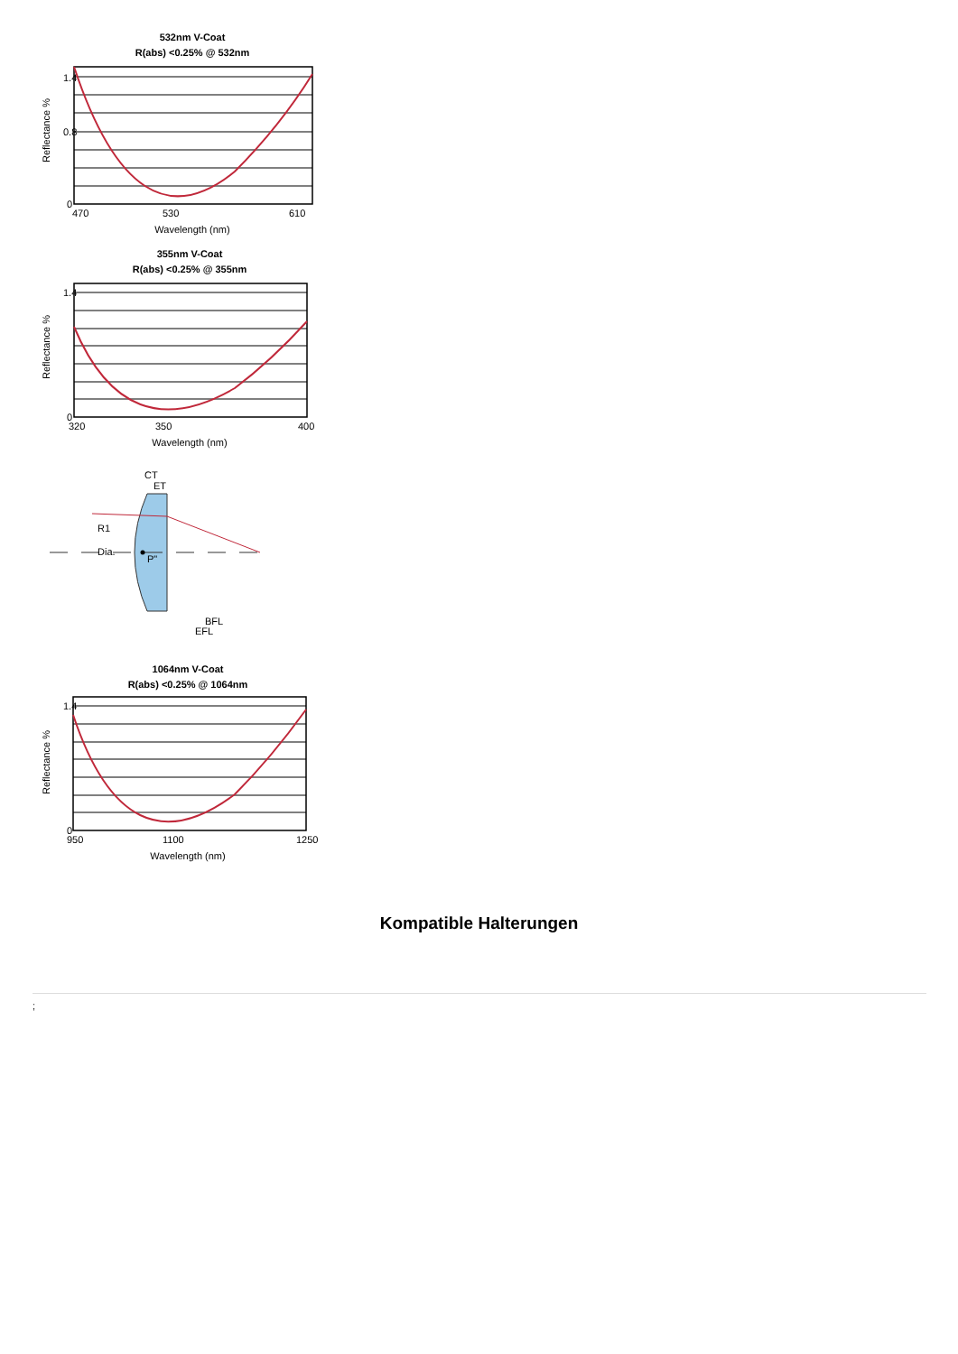532nm V-Coat
R(abs) <0.25% @ 532nm
1.4
0.8
0
470
530
610
Wavelength (nm)
Reflectance %
355nm V-Coat
R(abs) <0.25% @ 355nm
1.4
0
320
350
400
Wavelength (nm)
Reflectance %
CT
ET
Dia.
R1
P"
BFL
EFL
1064nm V-Coat
R(abs) <0.25% @ 1064nm
1.4
0
950
1100
1250
Wavelength (nm)
Reflectance %
Kompatible Halterungen
;